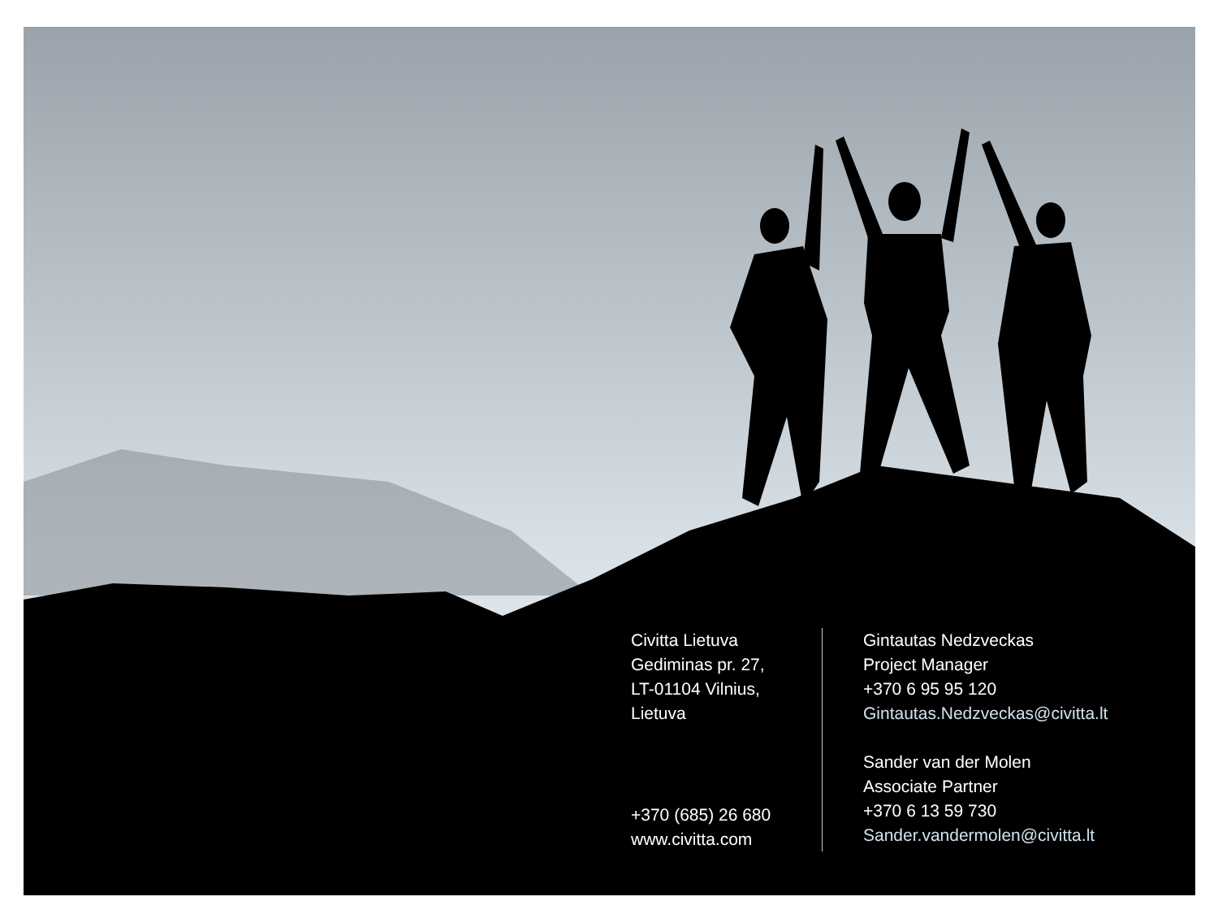Civitta Lietuva
Gediminas pr. 27,
LT-01104 Vilnius,
Lietuva
+370 (685) 26 680
www.civitta.com
Gintautas Nedzveckas
Project Manager
+370 6 95 95 120
Gintautas.Nedzveckas@civitta.lt
Sander van der Molen
Associate Partner
+370 6 13 59 730
Sander.vandermolen@civitta.lt